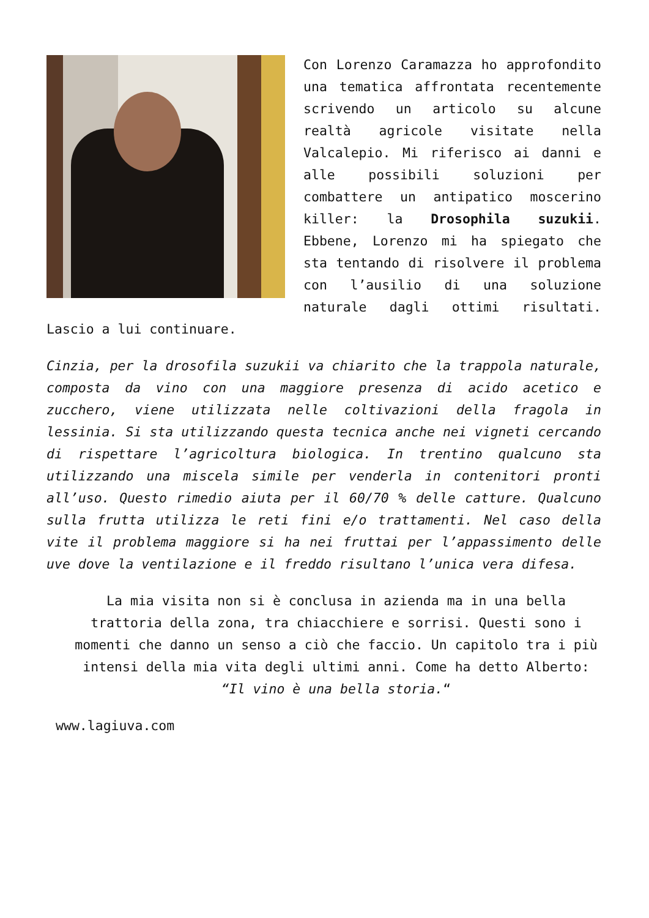Con Lorenzo Caramazza ho approfondito una tematica affrontata recentemente scrivendo un articolo su alcune realtà agricole visitate nella Valcalepio. Mi riferisco ai danni e alle possibili soluzioni per combattere un antipatico moscerino killer: la Drosophila suzukii. Ebbene, Lorenzo mi ha spiegato che sta tentando di risolvere il problema con l’ausilio di una soluzione naturale dagli ottimi risultati. Lascio a lui continuare.
Cinzia, per la drosofila suzukii va chiarito che la trappola naturale, composta da vino con una maggiore presenza di acido acetico e zucchero, viene utilizzata nelle coltivazioni della fragola in lessinia. Si sta utilizzando questa tecnica anche nei vigneti cercando di rispettare l’agricoltura biologica. In trentino qualcuno sta utilizzando una miscela simile per venderla in contenitori pronti all’uso. Questo rimedio aiuta per il 60/70 % delle catture. Qualcuno sulla frutta utilizza le reti fini e/o trattamenti. Nel caso della vite il problema maggiore si ha nei fruttai per l’appassimento delle uve dove la ventilazione e il freddo risultano l’unica vera difesa.
La mia visita non si è conclusa in azienda ma in una bella trattoria della zona, tra chiacchiere e sorrisi. Questi sono i momenti che danno un senso a ciò che faccio. Un capitolo tra i più intensi della mia vita degli ultimi anni. Come ha detto Alberto: “Il vino è una bella storia.“
www.lagiuva.com